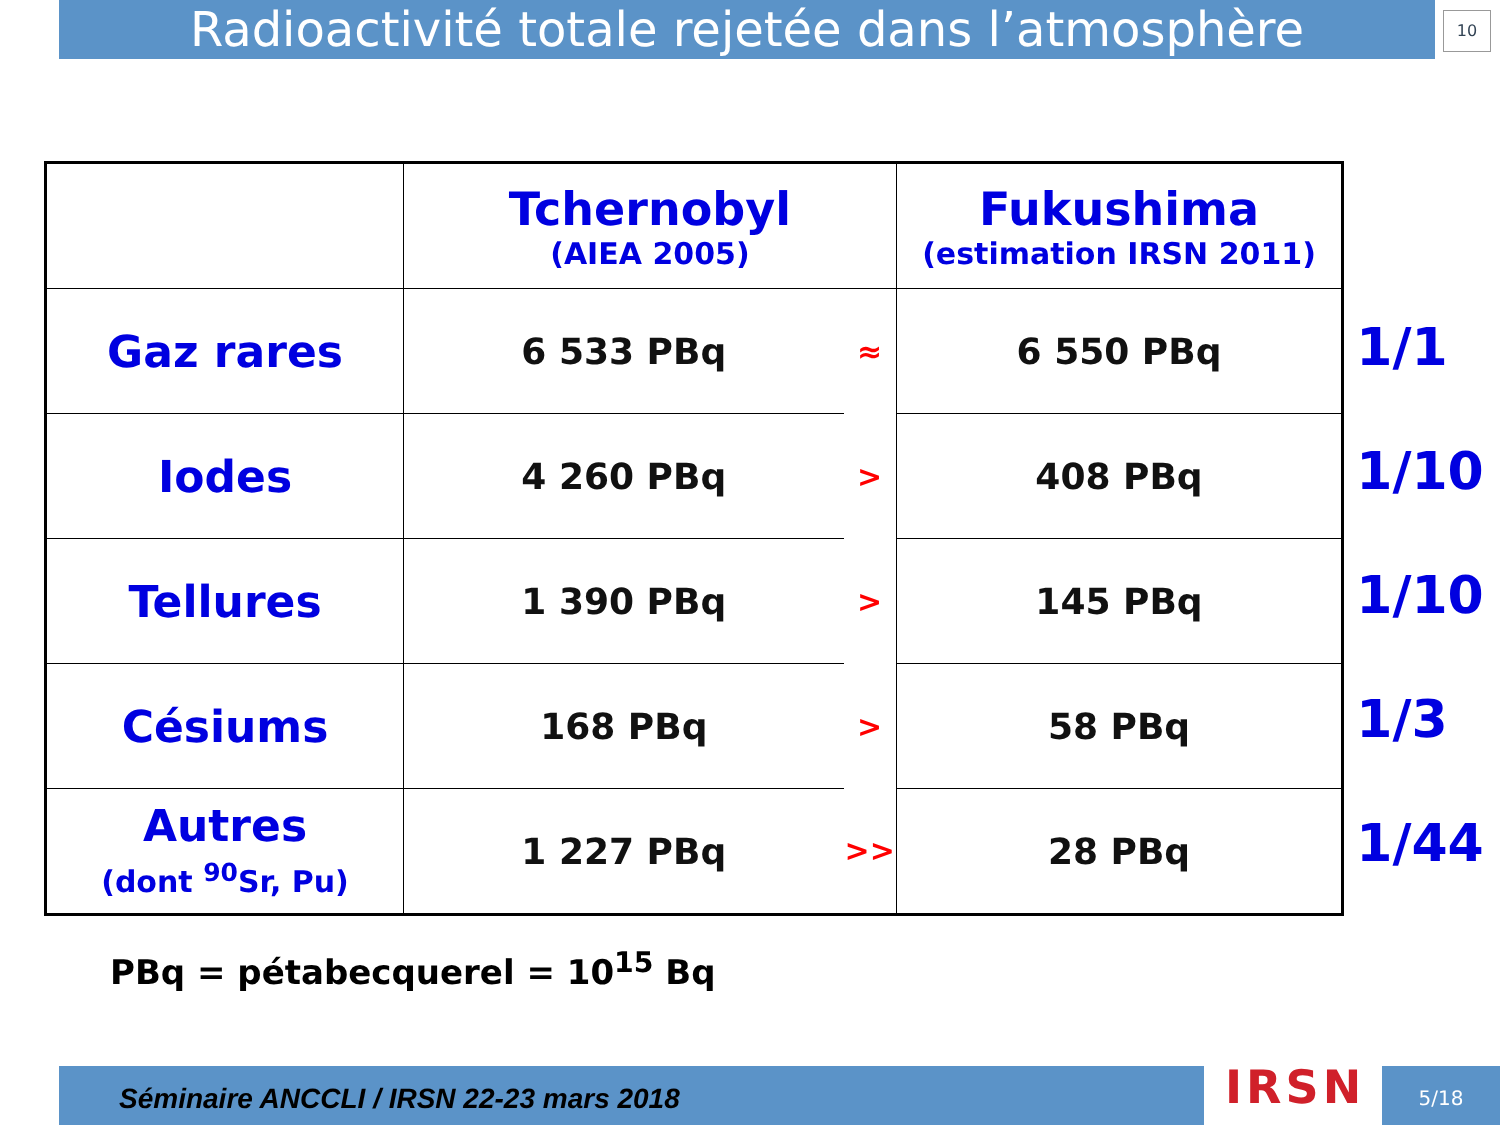Radioactivité totale rejetée dans l’atmosphère
10
| | Tchernobyl (AIEA 2005) | | Fukushima (estimation IRSN 2011) |
| Gaz rares | 6 533 PBq | ≈ | 6 550 PBq |
| Iodes | 4 260 PBq | > | 408 PBq |
| Tellures | 1 390 PBq | > | 145 PBq |
| Césiums | 168 PBq | > | 58 PBq |
| Autres (dont <sup>90</sup>Sr, Pu) | 1 227 PBq | >> | 28 PBq |
1/1
1/10
1/10
1/3
1/44
PBq = pétabecquerel = 10<sup>15</sup> Bq
Séminaire ANCCLI / IRSN 22-23 mars 2018 IRSN 5/18